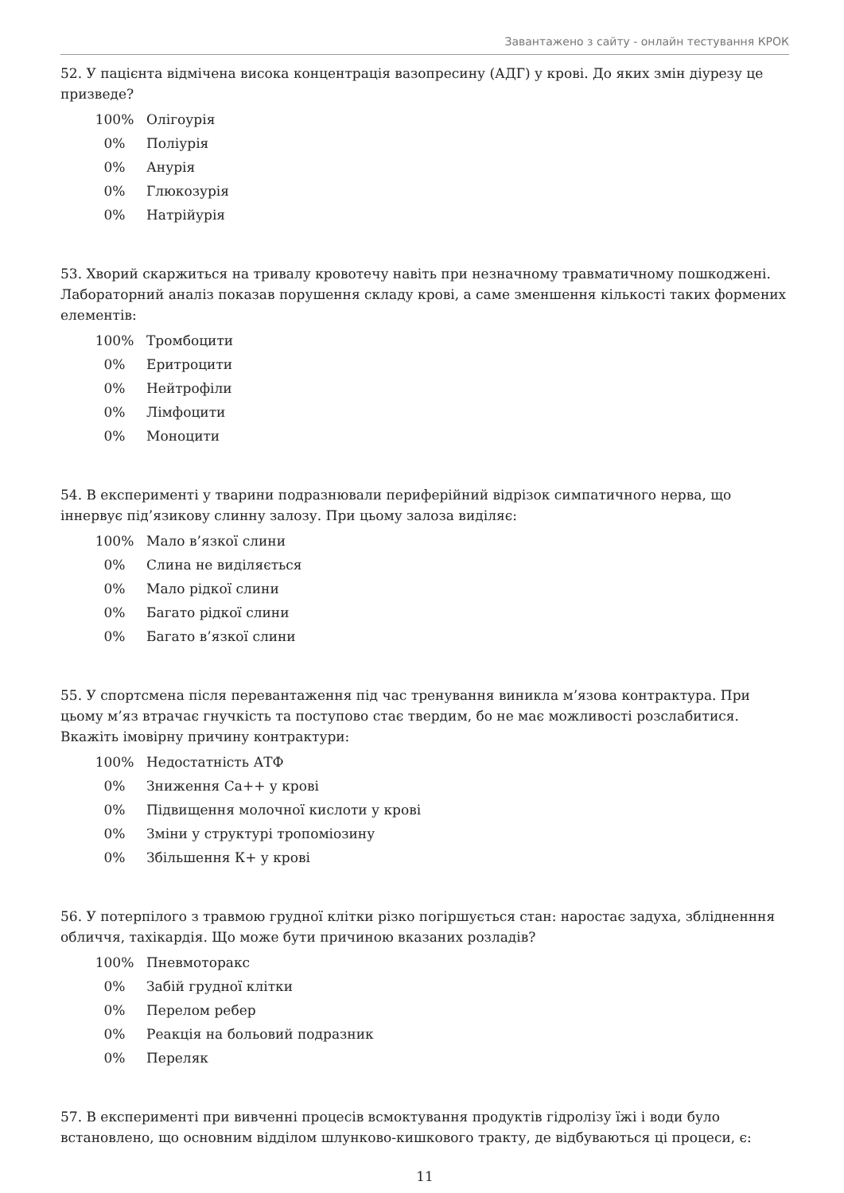Завантажено з сайту - онлайн тестування КРОК
52. У пацієнта відмічена висока концентрація вазопресину (АДГ) у крові. До яких змін діурезу це призведе?
100% Олігоурія
0% Поліурія
0% Анурія
0% Глюкозурія
0% Натрійурія
53. Хворий скаржиться на тривалу кровотечу навіть при незначному травматичному пошкоджені. Лабораторний аналіз показав порушення складу крові, а саме зменшення кількості таких формених елементів:
100% Тромбоцити
0% Еритроцити
0% Нейтрофіли
0% Лімфоцити
0% Моноцити
54. В експерименті у тварини подразнювали периферійний відрізок симпатичного нерва, що іннервує під’язикову слинну залозу. При цьому залоза виділяє:
100% Мало в’язкої слини
0% Слина не виділяється
0% Мало рідкої слини
0% Багато рідкої слини
0% Багато в’язкої слини
55. У спортсмена після перевантаження під час тренування виникла м’язова контрактура. При цьому м’яз втрачає гнучкість та поступово стає твердим, бо не має можливості розслабитися. Вкажіть імовірну причину контрактури:
100% Недостатність АТФ
0% Зниження Са++ у крові
0% Підвищення молочної кислоти у крові
0% Зміни у структурі тропоміозину
0% Збільшення К+ у крові
56. У потерпілого з травмою грудної клітки різко погіршується стан: наростає задуха, зблідненння обличчя, тахікардія. Що може бути причиною вказаних розладів?
100% Пневмоторакс
0% Забій грудної клітки
0% Перелом ребер
0% Реакція на больовий подразник
0% Переляк
57. В експерименті при вивченні процесів всмоктування продуктів гідролізу їжі і води було встановлено, що основним відділом шлунково-кишкового тракту, де відбуваються ці процеси, є:
11